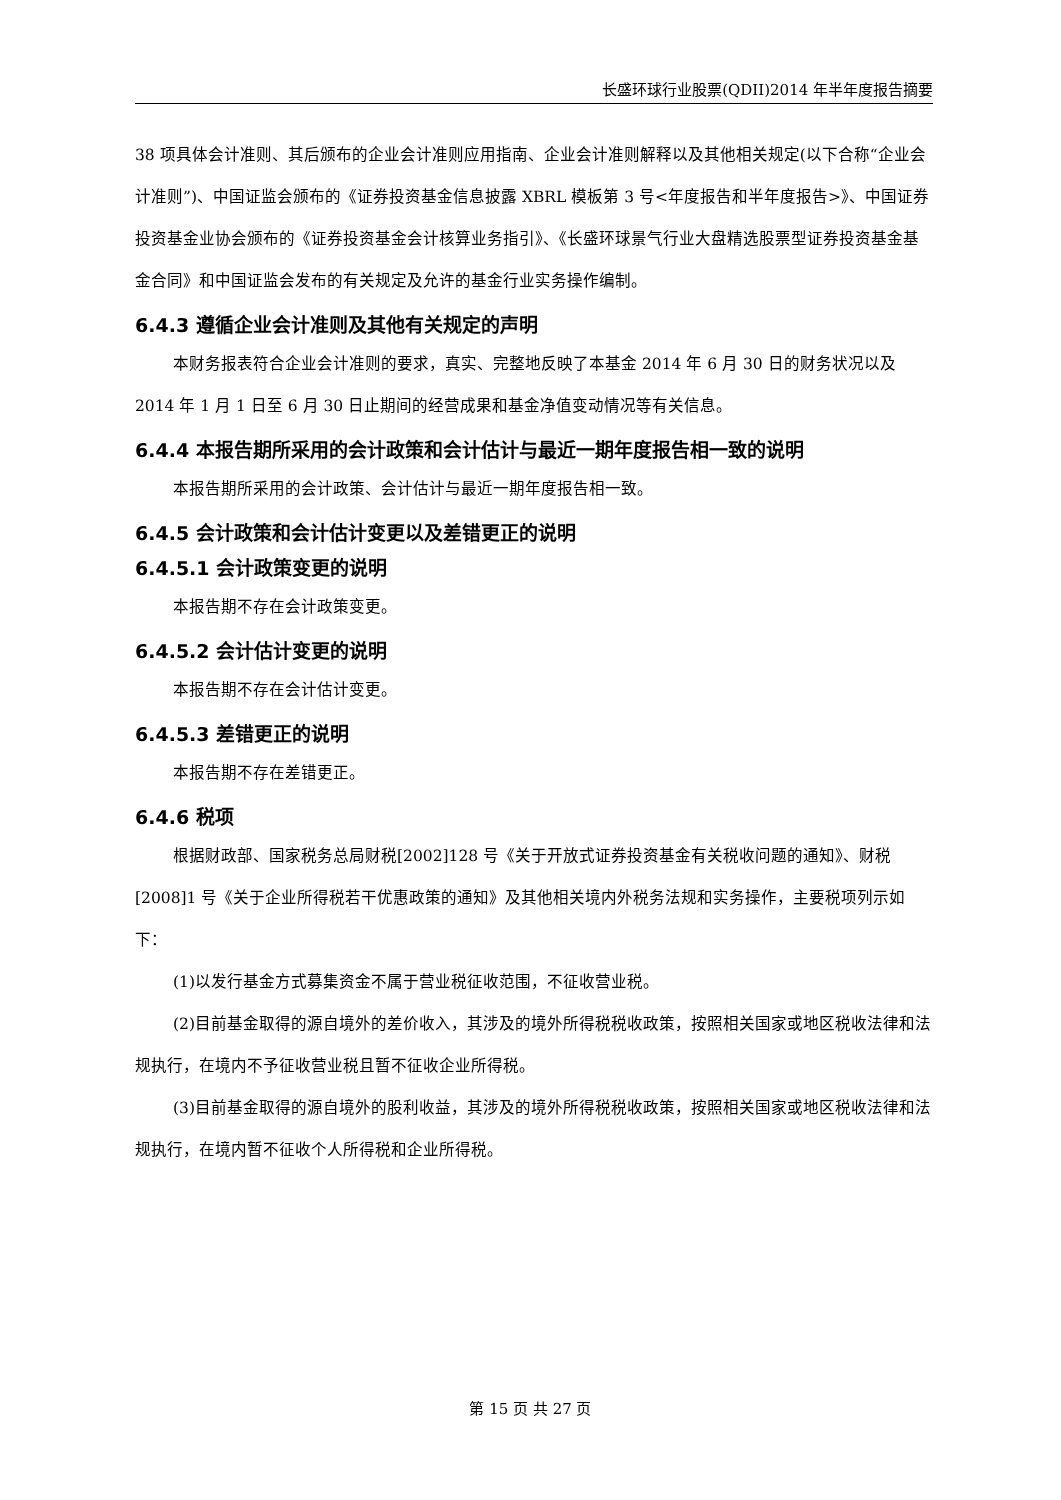长盛环球行业股票(QDII)2014 年半年度报告摘要
38 项具体会计准则、其后颁布的企业会计准则应用指南、企业会计准则解释以及其他相关规定(以下合称“企业会计准则”)、中国证监会颁布的《证券投资基金信息披露 XBRL 模板第 3 号<年度报告和半年度报告>》、中国证券投资基金业协会颁布的《证券投资基金会计核算业务指引》、《长盛环球景气行业大盘精选股票型证券投资基金基金合同》和中国证监会发布的有关规定及允许的基金行业实务操作编制。
6.4.3 遵循企业会计准则及其他有关规定的声明
本财务报表符合企业会计准则的要求，真实、完整地反映了本基金 2014 年 6 月 30 日的财务状况以及 2014 年 1 月 1 日至 6 月 30 日止期间的经营成果和基金净值变动情况等有关信息。
6.4.4 本报告期所采用的会计政策和会计估计与最近一期年度报告相一致的说明
本报告期所采用的会计政策、会计估计与最近一期年度报告相一致。
6.4.5 会计政策和会计估计变更以及差错更正的说明
6.4.5.1 会计政策变更的说明
本报告期不存在会计政策变更。
6.4.5.2 会计估计变更的说明
本报告期不存在会计估计变更。
6.4.5.3 差错更正的说明
本报告期不存在差错更正。
6.4.6 税项
根据财政部、国家税务总局财税[2002]128 号《关于开放式证券投资基金有关税收问题的通知》、财税[2008]1 号《关于企业所得税若干优惠政策的通知》及其他相关境内外税务法规和实务操作，主要税项列示如下：
(1)以发行基金方式募集资金不属于营业税征收范围，不征收营业税。
(2)目前基金取得的源自境外的差价收入，其涉及的境外所得税税收政策，按照相关国家或地区税收法律和法规执行，在境内不予征收营业税且暂不征收企业所得税。
(3)目前基金取得的源自境外的股利收益，其涉及的境外所得税税收政策，按照相关国家或地区税收法律和法规执行，在境内暂不征收个人所得税和企业所得税。
第 15 页 共 27 页